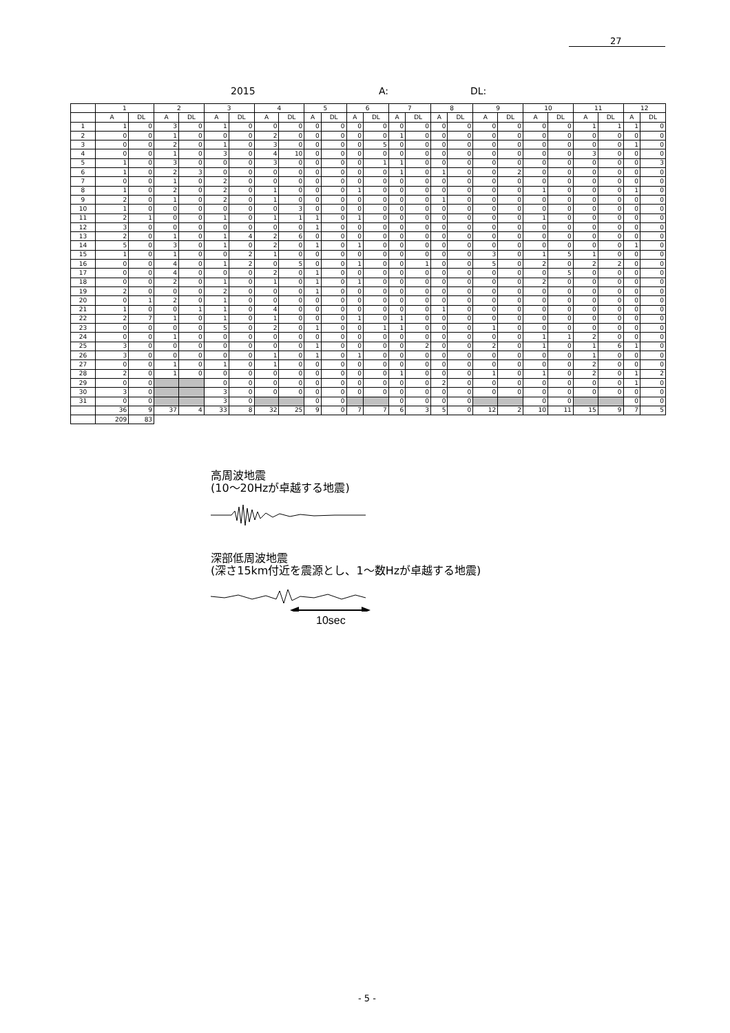27
2015 A: DL:
| | 1 | | 2 | | 3 | | 4 | | 5 | | 6 | | 7 | | 8 | | 9 | | 10 | | 11 | | 12 | |
| --- | --- | --- | --- | --- | --- | --- | --- | --- | --- | --- | --- | --- | --- | --- | --- | --- | --- | --- | --- | --- | --- | --- | --- | --- |
| | A | DL | A | DL | A | DL | A | DL | A | DL | A | DL | A | DL | A | DL | A | DL | A | DL | A | DL | A | DL |
| 1 | 1 | 0 | 3 | 0 | 1 | 0 | 0 | 0 | 0 | 0 | 0 | 0 | 0 | 0 | 0 | 0 | 0 | 0 | 0 | 0 | 1 | 1 | 1 | 0 |
| 2 | 0 | 0 | 1 | 0 | 0 | 0 | 2 | 0 | 0 | 0 | 0 | 0 | 1 | 0 | 0 | 0 | 0 | 0 | 0 | 0 | 0 | 0 | 0 | 0 |
| 3 | 0 | 0 | 2 | 0 | 1 | 0 | 3 | 0 | 0 | 0 | 0 | 5 | 0 | 0 | 0 | 0 | 0 | 0 | 0 | 0 | 0 | 0 | 1 | 0 |
| 4 | 0 | 0 | 1 | 0 | 3 | 0 | 4 | 10 | 0 | 0 | 0 | 0 | 0 | 0 | 0 | 0 | 0 | 0 | 0 | 0 | 3 | 0 | 0 | 0 |
| 5 | 1 | 0 | 3 | 0 | 0 | 0 | 3 | 0 | 0 | 0 | 0 | 1 | 1 | 0 | 0 | 0 | 0 | 0 | 0 | 0 | 0 | 0 | 0 | 3 |
| 6 | 1 | 0 | 2 | 3 | 0 | 0 | 0 | 0 | 0 | 0 | 0 | 0 | 1 | 0 | 1 | 0 | 0 | 2 | 0 | 0 | 0 | 0 | 0 | 0 |
| 7 | 0 | 0 | 1 | 0 | 2 | 0 | 0 | 0 | 0 | 0 | 0 | 0 | 0 | 0 | 0 | 0 | 0 | 0 | 0 | 0 | 0 | 0 | 0 | 0 |
| 8 | 1 | 0 | 2 | 0 | 2 | 0 | 1 | 0 | 0 | 0 | 1 | 0 | 0 | 0 | 0 | 0 | 0 | 0 | 1 | 0 | 0 | 0 | 1 | 0 |
| 9 | 2 | 0 | 1 | 0 | 2 | 0 | 1 | 0 | 0 | 0 | 0 | 0 | 0 | 0 | 1 | 0 | 0 | 0 | 0 | 0 | 0 | 0 | 0 | 0 |
| 10 | 1 | 0 | 0 | 0 | 0 | 0 | 0 | 3 | 0 | 0 | 0 | 0 | 0 | 0 | 0 | 0 | 0 | 0 | 0 | 0 | 0 | 0 | 0 | 0 |
| 11 | 2 | 1 | 0 | 0 | 1 | 0 | 1 | 1 | 1 | 0 | 1 | 0 | 0 | 0 | 0 | 0 | 0 | 0 | 1 | 0 | 0 | 0 | 0 | 0 |
| 12 | 3 | 0 | 0 | 0 | 0 | 0 | 0 | 0 | 1 | 0 | 0 | 0 | 0 | 0 | 0 | 0 | 0 | 0 | 0 | 0 | 0 | 0 | 0 | 0 |
| 13 | 2 | 0 | 1 | 0 | 1 | 4 | 2 | 6 | 0 | 0 | 0 | 0 | 0 | 0 | 0 | 0 | 0 | 0 | 0 | 0 | 0 | 0 | 0 | 0 |
| 14 | 5 | 0 | 3 | 0 | 1 | 0 | 2 | 0 | 1 | 0 | 1 | 0 | 0 | 0 | 0 | 0 | 0 | 0 | 0 | 0 | 0 | 0 | 1 | 0 |
| 15 | 1 | 0 | 1 | 0 | 0 | 2 | 1 | 0 | 0 | 0 | 0 | 0 | 0 | 0 | 0 | 0 | 3 | 0 | 1 | 5 | 1 | 0 | 0 | 0 |
| 16 | 0 | 0 | 4 | 0 | 1 | 2 | 0 | 5 | 0 | 0 | 1 | 0 | 0 | 1 | 0 | 0 | 5 | 0 | 2 | 0 | 2 | 2 | 0 | 0 |
| 17 | 0 | 0 | 4 | 0 | 0 | 0 | 2 | 0 | 1 | 0 | 0 | 0 | 0 | 0 | 0 | 0 | 0 | 0 | 0 | 5 | 0 | 0 | 0 | 0 |
| 18 | 0 | 0 | 2 | 0 | 1 | 0 | 1 | 0 | 1 | 0 | 1 | 0 | 0 | 0 | 0 | 0 | 0 | 0 | 2 | 0 | 0 | 0 | 0 | 0 |
| 19 | 2 | 0 | 0 | 0 | 2 | 0 | 0 | 0 | 1 | 0 | 0 | 0 | 0 | 0 | 0 | 0 | 0 | 0 | 0 | 0 | 0 | 0 | 0 | 0 |
| 20 | 0 | 1 | 2 | 0 | 1 | 0 | 0 | 0 | 0 | 0 | 0 | 0 | 0 | 0 | 0 | 0 | 0 | 0 | 0 | 0 | 0 | 0 | 0 | 0 |
| 21 | 1 | 0 | 0 | 1 | 1 | 0 | 4 | 0 | 0 | 0 | 0 | 0 | 0 | 0 | 1 | 0 | 0 | 0 | 0 | 0 | 0 | 0 | 0 | 0 |
| 22 | 2 | 7 | 1 | 0 | 1 | 0 | 1 | 0 | 0 | 0 | 1 | 0 | 1 | 0 | 0 | 0 | 0 | 0 | 0 | 0 | 0 | 0 | 0 | 0 |
| 23 | 0 | 0 | 0 | 0 | 5 | 0 | 2 | 0 | 1 | 0 | 0 | 1 | 1 | 0 | 0 | 0 | 1 | 0 | 0 | 0 | 0 | 0 | 0 | 0 |
| 24 | 0 | 0 | 1 | 0 | 0 | 0 | 0 | 0 | 0 | 0 | 0 | 0 | 0 | 0 | 0 | 0 | 0 | 0 | 1 | 1 | 2 | 0 | 0 | 0 |
| 25 | 3 | 0 | 0 | 0 | 0 | 0 | 0 | 0 | 1 | 0 | 0 | 0 | 0 | 2 | 0 | 0 | 2 | 0 | 1 | 0 | 1 | 6 | 1 | 0 |
| 26 | 3 | 0 | 0 | 0 | 0 | 0 | 1 | 0 | 1 | 0 | 1 | 0 | 0 | 0 | 0 | 0 | 0 | 0 | 0 | 0 | 1 | 0 | 0 | 0 |
| 27 | 0 | 0 | 1 | 0 | 1 | 0 | 1 | 0 | 0 | 0 | 0 | 0 | 0 | 0 | 0 | 0 | 0 | 0 | 0 | 0 | 2 | 0 | 0 | 0 |
| 28 | 2 | 0 | 1 | 0 | 0 | 0 | 0 | 0 | 0 | 0 | 0 | 0 | 1 | 0 | 0 | 0 | 1 | 0 | 1 | 0 | 2 | 0 | 1 | 2 |
| 29 | 0 | 0 | | | 0 | 0 | 0 | 0 | 0 | 0 | 0 | 0 | 0 | 0 | 2 | 0 | 0 | 0 | 0 | 0 | 0 | 0 | 1 | 0 |
| 30 | 3 | 0 | | | 3 | 0 | 0 | 0 | 0 | 0 | 0 | 0 | 0 | 0 | 0 | 0 | 0 | 0 | 0 | 0 | 0 | 0 | 0 | 0 |
| 31 | 0 | 0 | | | 3 | 0 | | | 0 | 0 | | | 0 | 0 | 0 | 0 | | | 0 | 0 | | | 0 | 0 |
| | 36 | 9 | 37 | 4 | 33 | 8 | 32 | 25 | 9 | 0 | 7 | 7 | 6 | 3 | 5 | 0 | 12 | 2 | 10 | 11 | 15 | 9 | 7 | 5 |
| | 209 | 83 | | | | | | | | | | | | | | | | | | | | | | |
高周波地震
(10～20Hzが卓越する地震)
深部低周波地震
(深さ15km付近を震源とし、1～数Hzが卓越する地震)
10sec
- 5 -